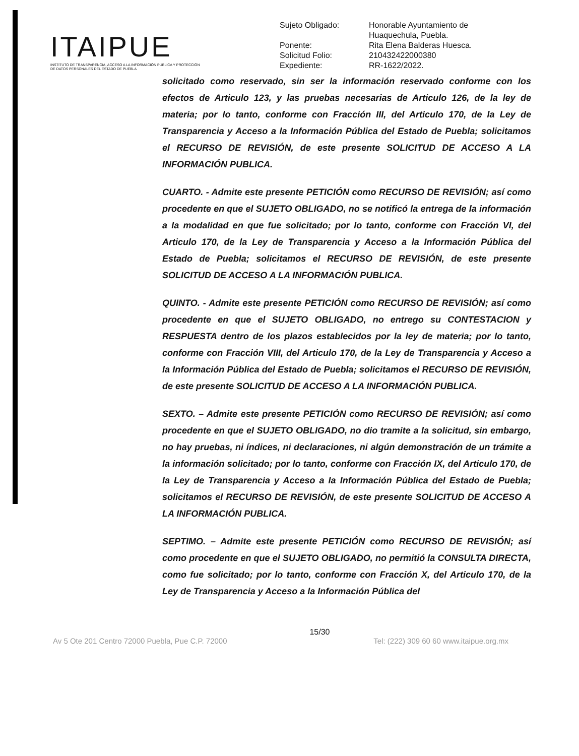ITAIPUE
INSTITUTO DE TRANSPARENCIA, ACCESO A LA INFORMACIÓN PÚBLICA Y PROTECCIÓN DE DATOS PERSONALES DEL ESTADO DE PUEBLA
| Sujeto Obligado: | Honorable Ayuntamiento de Huaquechula, Puebla. |
| Ponente: | Rita Elena Balderas Huesca. |
| Solicitud Folio: | 210432422000380 |
| Expediente: | RR-1622/2022. |
solicitado como reservado, sin ser la información reservado conforme con los efectos de Articulo 123, y las pruebas necesarias de Articulo 126, de la ley de materia; por lo tanto, conforme con Fracción III, del Articulo 170, de la Ley de Transparencia y Acceso a la Información Pública del Estado de Puebla; solicitamos el RECURSO DE REVISIÓN, de este presente SOLICITUD DE ACCESO A LA INFORMACIÓN PUBLICA.
CUARTO. - Admite este presente PETICIÓN como RECURSO DE REVISIÓN; así como procedente en que el SUJETO OBLIGADO, no se notificó la entrega de la información a la modalidad en que fue solicitado; por lo tanto, conforme con Fracción VI, del Articulo 170, de la Ley de Transparencia y Acceso a la Información Pública del Estado de Puebla; solicitamos el RECURSO DE REVISIÓN, de este presente SOLICITUD DE ACCESO A LA INFORMACIÓN PUBLICA.
QUINTO. - Admite este presente PETICIÓN como RECURSO DE REVISIÓN; así como procedente en que el SUJETO OBLIGADO, no entrego su CONTESTACION y RESPUESTA dentro de los plazos establecidos por la ley de materia; por lo tanto, conforme con Fracción VIII, del Articulo 170, de la Ley de Transparencia y Acceso a la Información Pública del Estado de Puebla; solicitamos el RECURSO DE REVISIÓN, de este presente SOLICITUD DE ACCESO A LA INFORMACIÓN PUBLICA.
SEXTO. – Admite este presente PETICIÓN como RECURSO DE REVISIÓN; así como procedente en que el SUJETO OBLIGADO, no dio tramite a la solicitud, sin embargo, no hay pruebas, ni índices, ni declaraciones, ni algún demonstración de un trámite a la información solicitado; por lo tanto, conforme con Fracción IX, del Articulo 170, de la Ley de Transparencia y Acceso a la Información Pública del Estado de Puebla; solicitamos el RECURSO DE REVISIÓN, de este presente SOLICITUD DE ACCESO A LA INFORMACIÓN PUBLICA.
SEPTIMO. – Admite este presente PETICIÓN como RECURSO DE REVISIÓN; así como procedente en que el SUJETO OBLIGADO, no permitió la CONSULTA DIRECTA, como fue solicitado; por lo tanto, conforme con Fracción X, del Articulo 170, de la Ley de Transparencia y Acceso a la Información Pública del
15/30
Av 5 Ote 201 Centro 72000 Puebla, Pue C.P. 72000 Tel: (222) 309 60 60 www.itaipue.org.mx